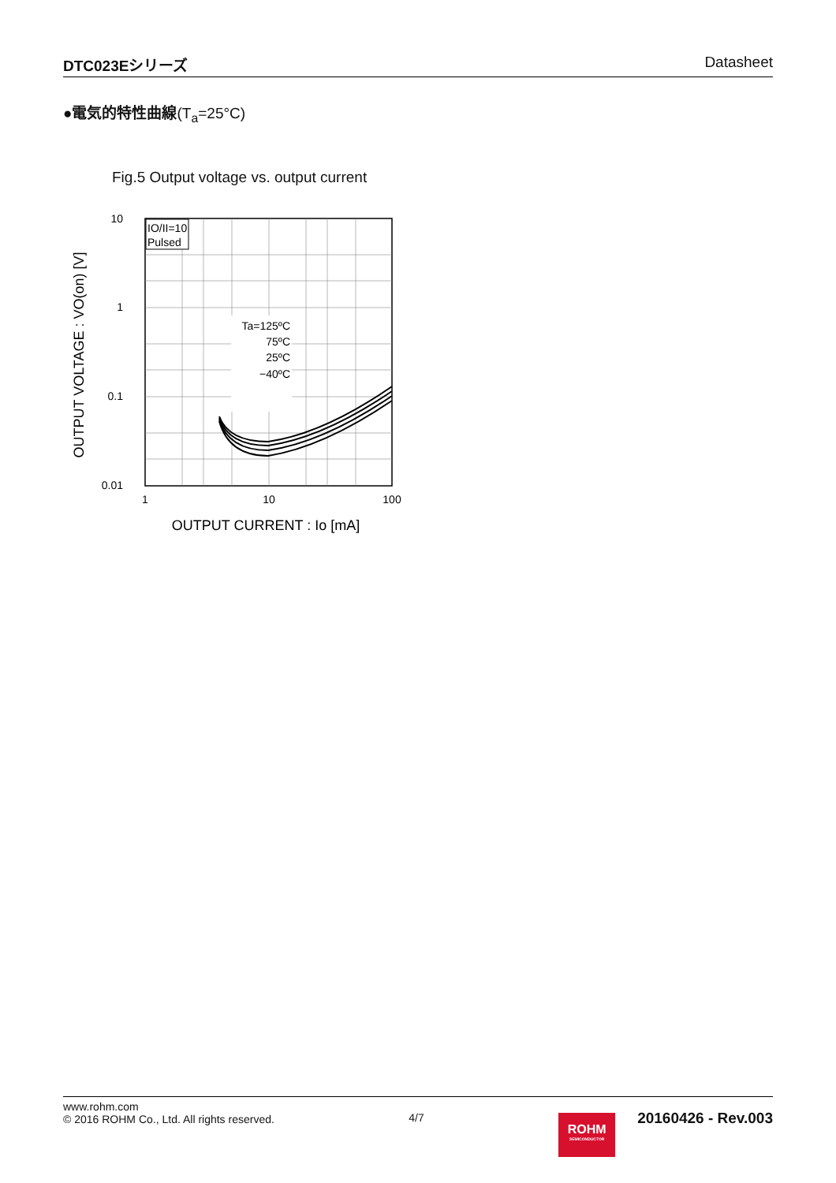DTC023Eシリーズ Datasheet
●電気的特性曲線(T<sub>a</sub>=25°C)
Fig.5 Output voltage vs. output current
IO/II=10
Pulsed
Ta=125ºC
75ºC
25ºC
−40ºC
10
1
0.1
0.01
1
10
100
OUTPUT CURRENT : Io [mA]
OUTPUT VOLTAGE : VO(on) [V]
www.rohm.com
© 2016 ROHM Co., Ltd. All rights reserved.
4/7
ROHM
SEMICONDUCTOR
20160426 - Rev.003